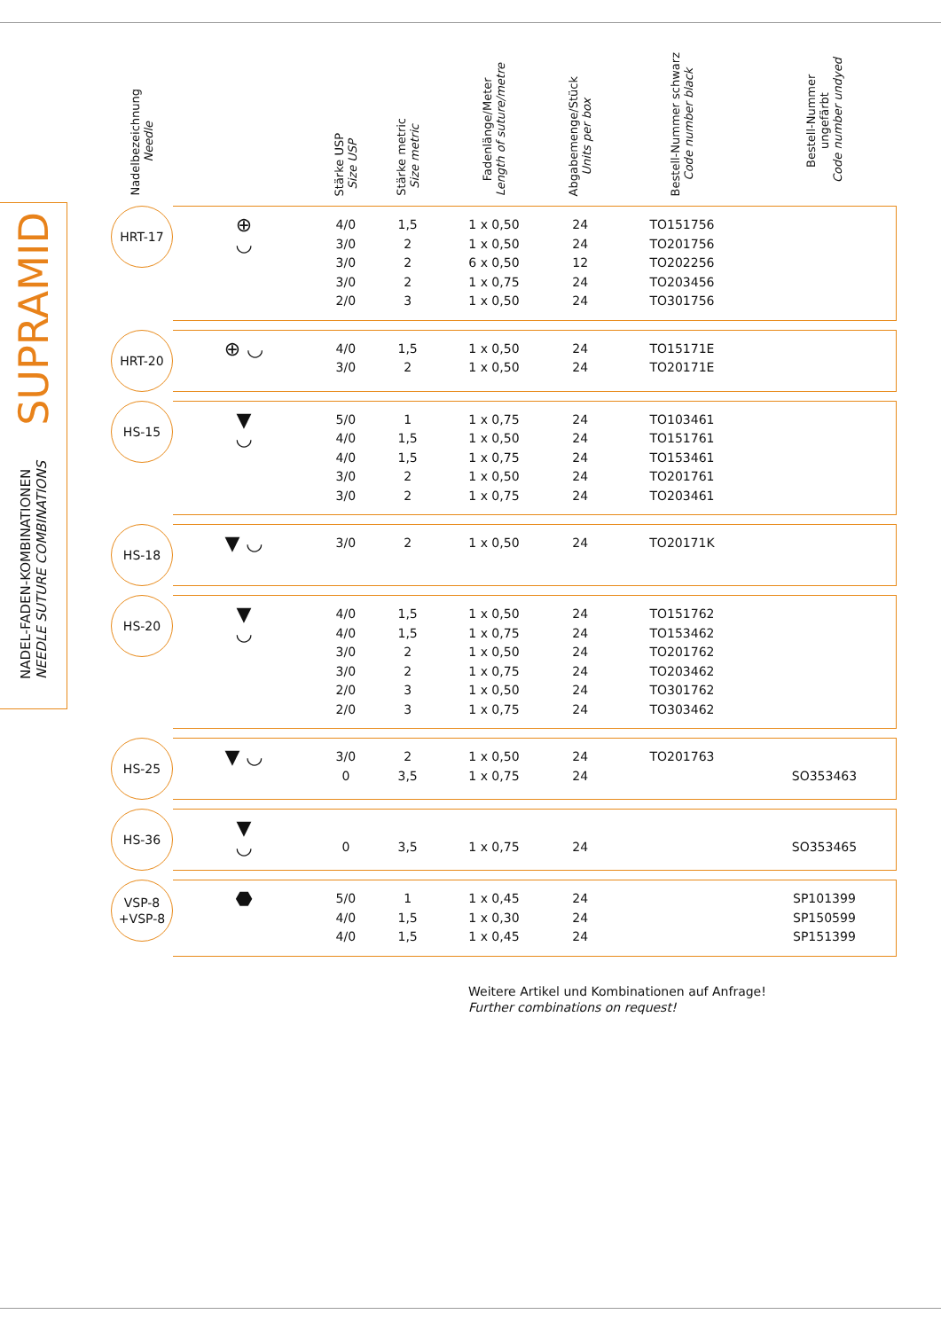SUPRAMID
NADEL-FADEN-KOMBINATIONEN
NEEDLE SUTURE COMBINATIONS
| Nadelbezeichnung Needle | | Stärke USP Size USP | Stärke metric Size metric | Fadenlänge/Meter Length of suture/metre | Abgabemenge/Stück Units per box | Bestell-Nummer schwarz Code number black | Bestell-Nummer ungefärbt Code number undyed |
| --- | --- | --- | --- | --- | --- | --- | --- |
| HRT-17 | ⊕ ◡ | 4/0 3/0 3/0 3/0 2/0 | 1,5 2 2 2 3 | 1 x 0,50 1 x 0,50 6 x 0,50 1 x 0,75 1 x 0,50 | 24 24 12 24 24 | TO151756 TO201756 TO202256 TO203456 TO301756 | |
| HRT-20 | ⊕ ◡ | 4/0 3/0 | 1,5 2 | 1 x 0,50 1 x 0,50 | 24 24 | TO15171E TO20171E | |
| HS-15 | ▼ ◡ | 5/0 4/0 4/0 3/0 3/0 | 1 1,5 1,5 2 2 | 1 x 0,75 1 x 0,50 1 x 0,75 1 x 0,50 1 x 0,75 | 24 24 24 24 24 | TO103461 TO151761 TO153461 TO201761 TO203461 | |
| HS-18 | ▼ ◡ | 3/0 | 2 | 1 x 0,50 | 24 | TO20171K | |
| HS-20 | ▼ ◡ | 4/0 4/0 3/0 3/0 2/0 2/0 | 1,5 1,5 2 2 3 3 | 1 x 0,50 1 x 0,75 1 x 0,50 1 x 0,75 1 x 0,50 1 x 0,75 | 24 24 24 24 24 24 | TO151762 TO153462 TO201762 TO203462 TO301762 TO303462 | |
| HS-25 | ▼ ◡ | 3/0 0 | 2 3,5 | 1 x 0,50 1 x 0,75 | 24 24 | TO201763 | SO353463 |
| HS-36 | ▼ ◡ | 0 | 3,5 | 1 x 0,75 | 24 | | SO353465 |
| VSP-8 +VSP-8 | ⬣ | 5/0 4/0 4/0 | 1 1,5 1,5 | 1 x 0,45 1 x 0,30 1 x 0,45 | 24 24 24 | | SP101399 SP150599 SP151399 |
Weitere Artikel und Kombinationen auf Anfrage!
Further combinations on request!